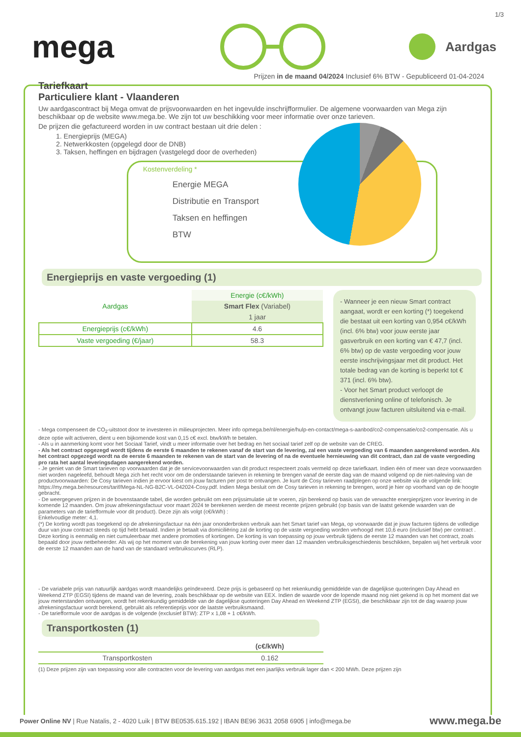1/3
mega
Aardgas
Prijzen in de maand 04/2024 Inclusief 6% BTW - Gepubliceerd 01-04-2024
Tariefkaart
Particuliere klant - Vlaanderen
Uw aardgascontract bij Mega omvat de prijsvoorwaarden en het ingevulde inschrijfformulier. De algemene voorwaarden van Mega zijn beschikbaar op de website www.mega.be. We zijn tot uw beschikking voor meer informatie over onze tarieven.
De prijzen die gefactureerd worden in uw contract bestaan uit drie delen :
1. Energieprijs (MEGA)
2. Netwerkkosten (opgelegd door de DNB)
3. Taksen, heffingen en bijdragen (vastgelegd door de overheden)
Kostenverdeling *
Energie MEGA
Distributie en Transport
Taksen en heffingen
BTW
Energieprijs en vaste vergoeding (1)
| Aardgas | Energie (c€/kWh) |
| | Smart Flex (Variabel) |
| | 1 jaar |
| Energieprijs (c€/kWh) | 4.6 |
| Vaste vergoeding (€/jaar) | 58.3 |
- Wanneer je een nieuw Smart contract aangaat, wordt er een korting (*) toegekend die bestaat uit een korting van 0,954 c€/kWh (incl. 6% btw) voor jouw eerste jaar gasverbruik en een korting van € 47,7 (incl. 6% btw) op de vaste vergoeding voor jouw eerste inschrijvingsjaar met dit product. Het totale bedrag van de korting is beperkt tot € 371 (incl. 6% btw).
- Voor het Smart product verloopt de dienstverlening online of telefonisch. Je ontvangt jouw facturen uitsluitend via e-mail.
- Mega compenseert de CO<sub>2</sub>-uitstoot door te investeren in milieuprojecten. Meer info opmega.be/nl/energie/hulp-en-contact/mega-s-aanbod/co2-compensatie/co2-compensatie. Als u deze optie wilt activeren, dient u een bijkomende kost van 0,15 c€ excl. btw/kWh te betalen.
- Als u in aanmerking komt voor het Sociaal Tarief, vindt u meer informatie over het bedrag en het sociaal tarief zelf op de website van de CREG.
- Als het contract opgezegd wordt tijdens de eerste 6 maanden te rekenen vanaf de start van de levering, zal een vaste vergoeding van 6 maanden aangerekend worden. Als het contract opgezegd wordt na de eerste 6 maanden te rekenen van de start van de levering of na de eventuele hernieuwing van dit contract, dan zal de vaste vergoeding pro rata het aantal leveringsdagen aangerekend worden.
- Je geniet van de Smart tarieven op voorwaarden dat je de servicevoorwaarden van dit product respecteert zoals vermeld op deze tariefkaart. Indien één of meer van deze voorwaarden niet worden nageleefd, behoudt Mega zich het recht voor om de onderstaande tarieven in rekening te brengen vanaf de eerste dag van de maand volgend op de niet-naleving van de productvoorwaarden: De Cosy tarieven indien je ervoor kiest om jouw facturen per post te ontvangen. Je kunt de Cosy tarieven raadplegen op onze website via de volgende link: https://my.mega.be/resources/tarif/Mega-NL-NG-B2C-VL-042024-Cosy.pdf. Indien Mega besluit om de Cosy tarieven in rekening te brengen, word je hier op voorhand van op de hoogte gebracht.
- De weergegeven prijzen in de bovenstaande tabel, die worden gebruikt om een prijssimulatie uit te voeren, zijn berekend op basis van de verwachte energieprijzen voor levering in de komende 12 maanden. Om jouw afrekeningsfactuur voor maart 2024 te berekenen werden de meest recente prijzen gebruikt (op basis van de laatst gekende waarden van de parameters van de tariefformule voor dit product). Deze zijn als volgt (c€/kWh) :
Enkelvoudige meter: 4,1.
(*) De korting wordt pas toegekend op de afrekeningsfactuur na één jaar ononderbroken verbruik aan het Smart tarief van Mega, op voorwaarde dat je jouw facturen tijdens de volledige duur van jouw contract steeds op tijd hebt betaald. Indien je betaalt via domiciliëring zal de korting op de vaste vergoeding worden verhoogd met 10,6 euro (inclusief btw) per contract . Deze korting is eenmalig en niet cumuleerbaar met andere promoties of kortingen. De korting is van toepassing op jouw verbruik tijdens de eerste 12 maanden van het contract, zoals bepaald door jouw netbeheerder. Als wij op het moment van de berekening van jouw korting over meer dan 12 maanden verbruiksgeschiedenis beschikken, bepalen wij het verbruik voor de eerste 12 maanden aan de hand van de standaard verbruikscurves (RLP).
- De variabele prijs van natuurlijk aardgas wordt maandelijks geïndexeerd. Deze prijs is gebaseerd op het rekenkundig gemiddelde van de dagelijkse quoteringen Day Ahead en Weekend ZTP (EGSI) tijdens de maand van de levering, zoals beschikbaar op de website van EEX. Indien de waarde voor de lopende maand nog niet gekend is op het moment dat we jouw meterstanden ontvangen, wordt het rekenkundig gemiddelde van de dagelijkse quoteringen Day Ahead en Weekend ZTP (EGSI), die beschikbaar zijn tot de dag waarop jouw afrekeningsfactuur wordt berekend, gebruikt als referentieprijs voor de laatste verbruiksmaand.
- De tariefformule voor de aardgas is de volgende (exclusief BTW): ZTP x 1,08 + 1 c€/kWh.
Transportkosten (1)
| | (c€/kWh) |
| Transportkosten | 0.162 |
(1) Deze prijzen zijn van toepassing voor alle contracten voor de levering van aardgas met een jaarlijks verbruik lager dan < 200 MWh. Deze prijzen zijn
Power Online NV | Rue Natalis, 2 - 4020 Luik | BTW BE0535.615.192 | IBAN BE96 3631 2058 6905 | info@mega.be www.mega.be